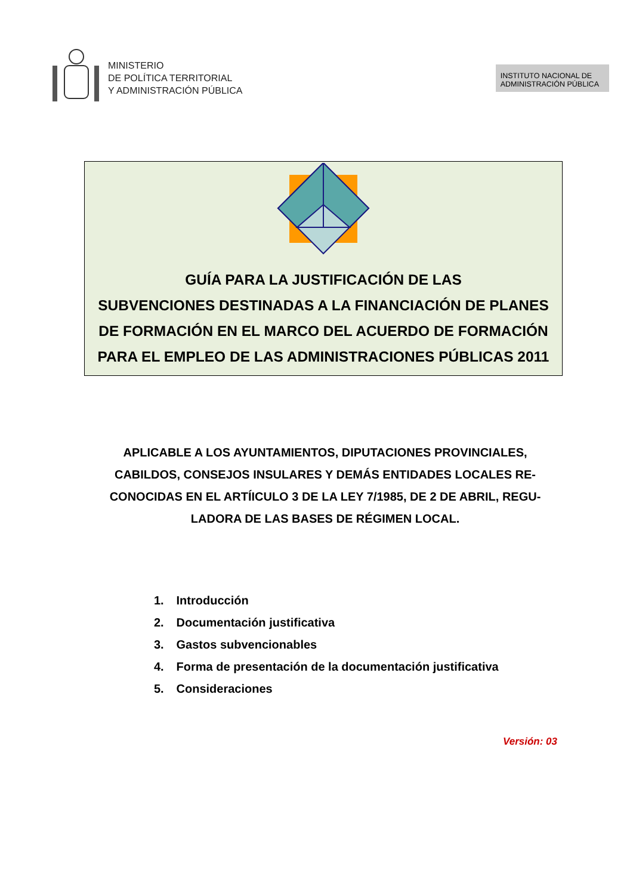MINISTERIO
DE POLÍTICA TERRITORIAL
Y ADMINISTRACIÓN PÚBLICA
INSTITUTO NACIONAL DE
ADMINISTRACIÓN PÚBLICA
GUÍA PARA LA JUSTIFICACIÓN DE LAS
SUBVENCIONES DESTINADAS A LA FINANCIACIÓN DE PLANES
DE FORMACIÓN EN EL MARCO DEL ACUERDO DE FORMACIÓN
PARA EL EMPLEO DE LAS ADMINISTRACIONES PÚBLICAS 2011
APLICABLE A LOS AYUNTAMIENTOS, DIPUTACIONES PROVINCIALES, CABILDOS, CONSEJOS INSULARES Y DEMÁS ENTIDADES LOCALES RE-CONOCIDAS EN EL ARTÍICULO 3 DE LA LEY 7/1985, DE 2 DE ABRIL, REGU-LADORA DE LAS BASES DE RÉGIMEN LOCAL.
1. Introducción
2. Documentación justificativa
3. Gastos subvencionables
4. Forma de presentación de la documentación justificativa
5. Consideraciones
Versión: 03